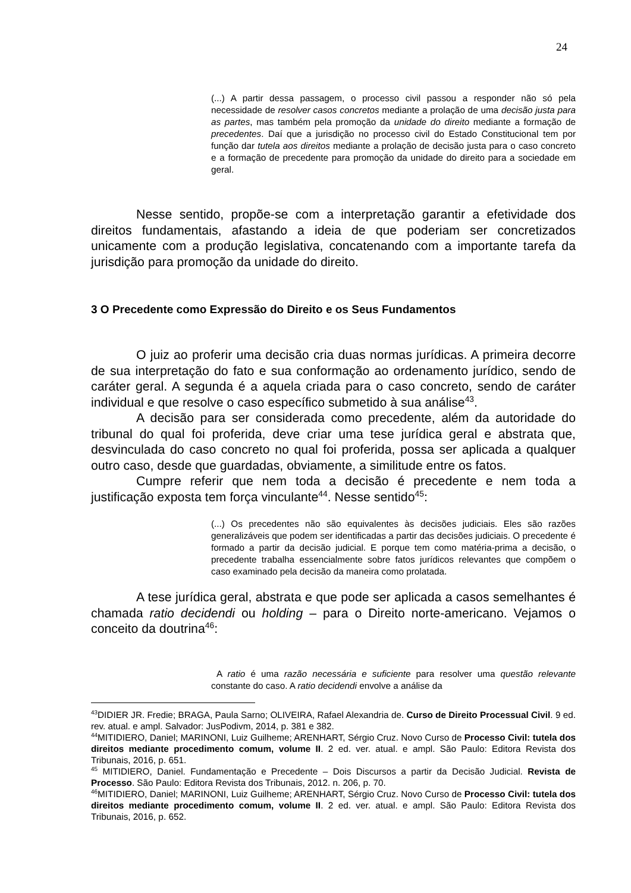24
(...) A partir dessa passagem, o processo civil passou a responder não só pela necessidade de resolver casos concretos mediante a prolação de uma decisão justa para as partes, mas também pela promoção da unidade do direito mediante a formação de precedentes. Daí que a jurisdição no processo civil do Estado Constitucional tem por função dar tutela aos direitos mediante a prolação de decisão justa para o caso concreto e a formação de precedente para promoção da unidade do direito para a sociedade em geral.
Nesse sentido, propõe-se com a interpretação garantir a efetividade dos direitos fundamentais, afastando a ideia de que poderiam ser concretizados unicamente com a produção legislativa, concatenando com a importante tarefa da jurisdição para promoção da unidade do direito.
3 O Precedente como Expressão do Direito e os Seus Fundamentos
O juiz ao proferir uma decisão cria duas normas jurídicas. A primeira decorre de sua interpretação do fato e sua conformação ao ordenamento jurídico, sendo de caráter geral. A segunda é a aquela criada para o caso concreto, sendo de caráter individual e que resolve o caso específico submetido à sua análise<sup>43</sup>.
A decisão para ser considerada como precedente, além da autoridade do tribunal do qual foi proferida, deve criar uma tese jurídica geral e abstrata que, desvinculada do caso concreto no qual foi proferida, possa ser aplicada a qualquer outro caso, desde que guardadas, obviamente, a similitude entre os fatos.
Cumpre referir que nem toda a decisão é precedente e nem toda a justificação exposta tem força vinculante<sup>44</sup>. Nesse sentido<sup>45</sup>:
(...) Os precedentes não são equivalentes às decisões judiciais. Eles são razões generalizáveis que podem ser identificadas a partir das decisões judiciais. O precedente é formado a partir da decisão judicial. E porque tem como matéria-prima a decisão, o precedente trabalha essencialmente sobre fatos jurídicos relevantes que compõem o caso examinado pela decisão da maneira como prolatada.
A tese jurídica geral, abstrata e que pode ser aplicada a casos semelhantes é chamada ratio decidendi ou holding – para o Direito norte-americano. Vejamos o conceito da doutrina<sup>46</sup>:
A ratio é uma razão necessária e suficiente para resolver uma questão relevante constante do caso. A ratio decidendi envolve a análise da
<sup>43</sup> DIDIER JR. Fredie; BRAGA, Paula Sarno; OLIVEIRA, Rafael Alexandria de. Curso de Direito Processual Civil. 9 ed. rev. atual. e ampl. Salvador: JusPodivm, 2014, p. 381 e 382.
<sup>44</sup> MITIDIERO, Daniel; MARINONI, Luiz Guilheme; ARENHART, Sérgio Cruz. Novo Curso de Processo Civil: tutela dos direitos mediante procedimento comum, volume II. 2 ed. ver. atual. e ampl. São Paulo: Editora Revista dos Tribunais, 2016, p. 651.
<sup>45</sup> MITIDIERO, Daniel. Fundamentação e Precedente – Dois Discursos a partir da Decisão Judicial. Revista de Processo. São Paulo: Editora Revista dos Tribunais, 2012. n. 206, p. 70.
<sup>46</sup> MITIDIERO, Daniel; MARINONI, Luiz Guilheme; ARENHART, Sérgio Cruz. Novo Curso de Processo Civil: tutela dos direitos mediante procedimento comum, volume II. 2 ed. ver. atual. e ampl. São Paulo: Editora Revista dos Tribunais, 2016, p. 652.